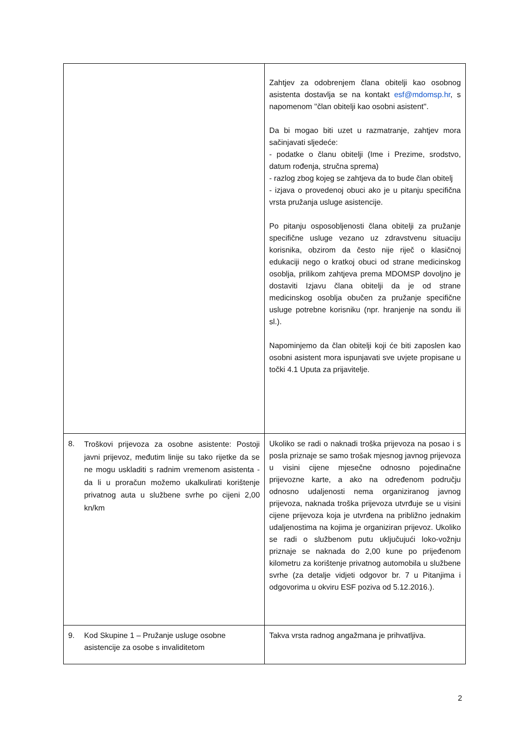| | Zahtjev za odobrenjem člana obitelji kao osobnog asistenta dostavlja se na kontakt esf@mdomsp.hr , s napomenom ''član obitelji kao osobni asistent''. Da bi mogao biti uzet u razmatranje, zahtjev mora sačinjavati sljedeće: - podatke o članu obitelji (Ime i Prezime, srodstvo, datum rođenja, stručna sprema) - razlog zbog kojeg se zahtjeva da to bude član obitelj - izjava o provedenoj obuci ako je u pitanju specifična vrsta pružanja usluge asistencije. Po pitanju osposobljenosti člana obitelji za pružanje specifične usluge vezano uz zdravstvenu situaciju korisnika, obzirom da često nije riječ o klasičnoj edukaciji nego o kratkoj obuci od strane medicinskog osoblja, prilikom zahtjeva prema MDOMSP dovoljno je dostaviti Izjavu člana obitelji da je od strane medicinskog osoblja obučen za pružanje specifične usluge potrebne korisniku (npr. hranjenje na sondu ili sl.). Napominjemo da član obitelji koji će biti zaposlen kao osobni asistent mora ispunjavati sve uvjete propisane u točki 4.1 Uputa za prijavitelje. |
| 8. Troškovi prijevoza za osobne asistente: Postoji javni prijevoz, međutim linije su tako rijetke da se ne mogu uskladiti s radnim vremenom asistenta - da li u proračun možemo ukalkulirati korištenje privatnog auta u službene svrhe po cijeni 2,00 kn/km | Ukoliko se radi o naknadi troška prijevoza na posao i s posla priznaje se samo trošak mjesnog javnog prijevoza u visini cijene mjesečne odnosno pojedinačne prijevozne karte, a ako na određenom području odnosno udaljenosti nema organiziranog javnog prijevoza, naknada troška prijevoza utvrđuje se u visini cijene prijevoza koja je utvrđena na približno jednakim udaljenostima na kojima je organiziran prijevoz. Ukoliko se radi o službenom putu uključujući loko-vožnju priznaje se naknada do 2,00 kune po prijeđenom kilometru za korištenje privatnog automobila u službene svrhe (za detalje vidjeti odgovor br. 7 u Pitanjima i odgovorima u okviru ESF poziva od 5.12.2016.). |
| 9. Kod Skupine 1 – Pružanje usluge osobne asistencije za osobe s invaliditetom | Takva vrsta radnog angažmana je prihvatljiva. |
2